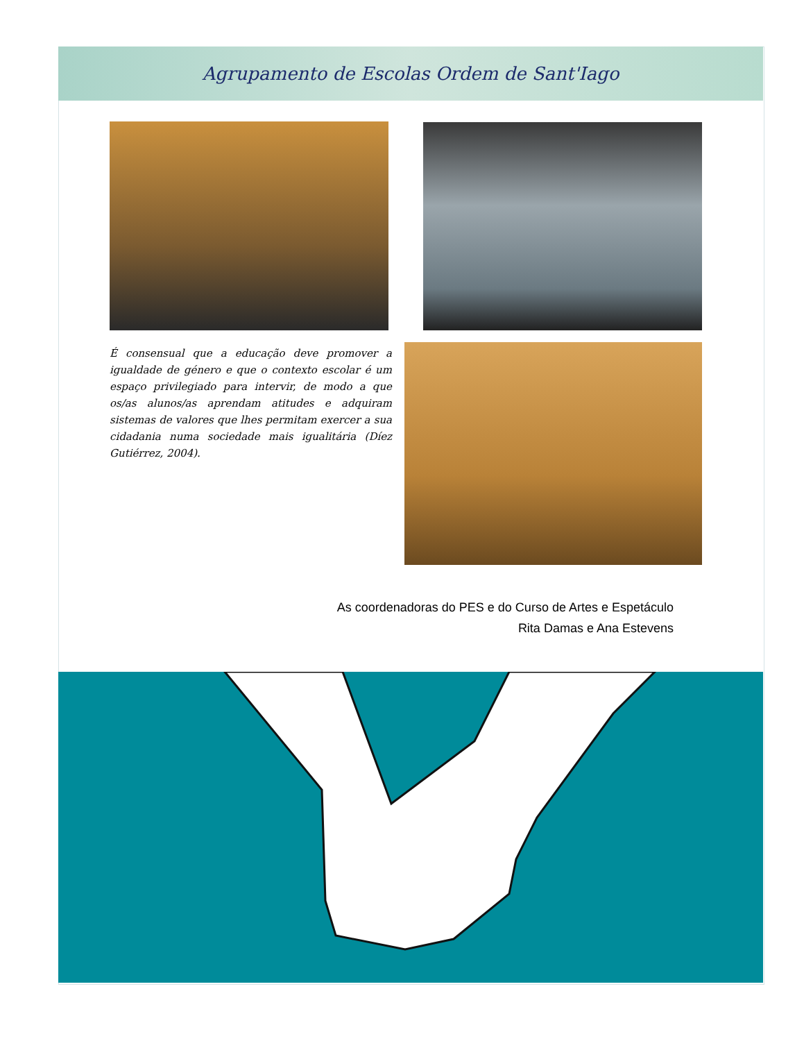Agrupamento de Escolas Ordem de Sant'Iago
É consensual que a educação deve promover a igualdade de género e que o contexto escolar é um espaço privilegiado para intervir, de modo a que os/as alunos/as aprendam atitudes e adquiram sistemas de valores que lhes permitam exercer a sua cidadania numa sociedade mais igualitária (Díez Gutiérrez, 2004).
As coordenadoras do PES e do Curso de Artes e Espetáculo
Rita Damas e Ana Estevens